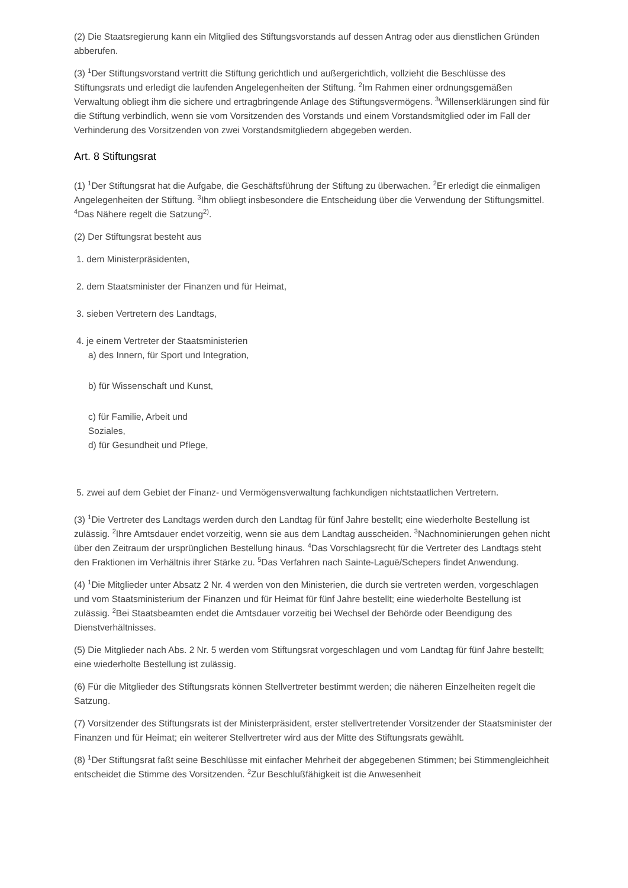(2) Die Staatsregierung kann ein Mitglied des Stiftungsvorstands auf dessen Antrag oder aus dienstlichen Gründen abberufen.
(3) <sup>1</sup>Der Stiftungsvorstand vertritt die Stiftung gerichtlich und außergerichtlich, vollzieht die Beschlüsse des Stiftungsrats und erledigt die laufenden Angelegenheiten der Stiftung. <sup>2</sup>Im Rahmen einer ordnungsgemäßen Verwaltung obliegt ihm die sichere und ertragbringende Anlage des Stiftungsvermögens. <sup>3</sup>Willenserklärungen sind für die Stiftung verbindlich, wenn sie vom Vorsitzenden des Vorstands und einem Vorstandsmitglied oder im Fall der Verhinderung des Vorsitzenden von zwei Vorstandsmitgliedern abgegeben werden.
Art. 8 Stiftungsrat
(1) <sup>1</sup>Der Stiftungsrat hat die Aufgabe, die Geschäftsführung der Stiftung zu überwachen. <sup>2</sup>Er erledigt die einmaligen Angelegenheiten der Stiftung. <sup>3</sup>Ihm obliegt insbesondere die Entscheidung über die Verwendung der Stiftungsmittel. <sup>4</sup>Das Nähere regelt die Satzung<sup>2)</sup>.
(2) Der Stiftungsrat besteht aus
1. dem Ministerpräsidenten,
2. dem Staatsminister der Finanzen und für Heimat,
3. sieben Vertretern des Landtags,
4. je einem Vertreter der Staatsministerien
a) des Innern, für Sport und Integration,
b) für Wissenschaft und Kunst,
c) für Familie, Arbeit und
Soziales,
d) für Gesundheit und Pflege,
5. zwei auf dem Gebiet der Finanz- und Vermögensverwaltung fachkundigen nichtstaatlichen Vertretern.
(3) <sup>1</sup>Die Vertreter des Landtags werden durch den Landtag für fünf Jahre bestellt; eine wiederholte Bestellung ist zulässig. <sup>2</sup>Ihre Amtsdauer endet vorzeitig, wenn sie aus dem Landtag ausscheiden. <sup>3</sup>Nachnominierungen gehen nicht über den Zeitraum der ursprünglichen Bestellung hinaus. <sup>4</sup>Das Vorschlagsrecht für die Vertreter des Landtags steht den Fraktionen im Verhältnis ihrer Stärke zu. <sup>5</sup>Das Verfahren nach Sainte-Laguë/Schepers findet Anwendung.
(4) <sup>1</sup>Die Mitglieder unter Absatz 2 Nr. 4 werden von den Ministerien, die durch sie vertreten werden, vorgeschlagen und vom Staatsministerium der Finanzen und für Heimat für fünf Jahre bestellt; eine wiederholte Bestellung ist zulässig. <sup>2</sup>Bei Staatsbeamten endet die Amtsdauer vorzeitig bei Wechsel der Behörde oder Beendigung des Dienstverhältnisses.
(5) Die Mitglieder nach Abs. 2 Nr. 5 werden vom Stiftungsrat vorgeschlagen und vom Landtag für fünf Jahre bestellt; eine wiederholte Bestellung ist zulässig.
(6) Für die Mitglieder des Stiftungsrats können Stellvertreter bestimmt werden; die näheren Einzelheiten regelt die Satzung.
(7) Vorsitzender des Stiftungsrats ist der Ministerpräsident, erster stellvertretender Vorsitzender der Staatsminister der Finanzen und für Heimat; ein weiterer Stellvertreter wird aus der Mitte des Stiftungsrats gewählt.
(8) <sup>1</sup>Der Stiftungsrat faßt seine Beschlüsse mit einfacher Mehrheit der abgegebenen Stimmen; bei Stimmengleichheit entscheidet die Stimme des Vorsitzenden. <sup>2</sup>Zur Beschlußfähigkeit ist die Anwesenheit